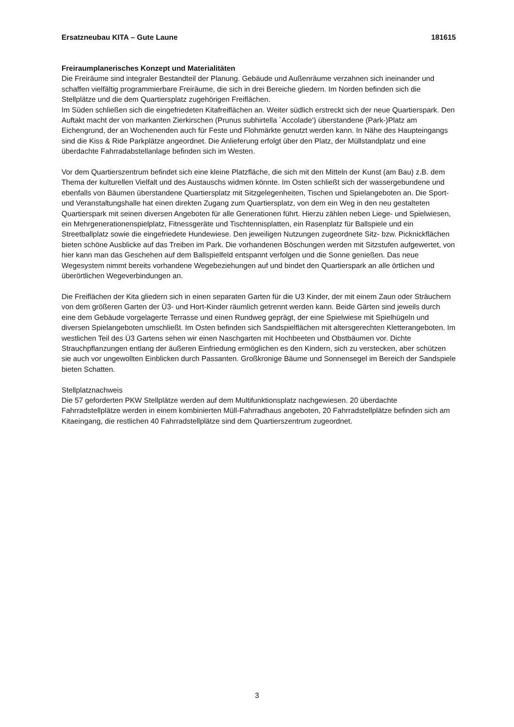Ersatzneubau KITA – Gute Laune 181615
Freiraumplanerisches Konzept und Materialitäten
Die Freiräume sind integraler Bestandteil der Planung. Gebäude und Außenräume verzahnen sich ineinander und schaffen vielfältig programmierbare Freiräume, die sich in drei Bereiche gliedern. Im Norden befinden sich die Stellplätze und die dem Quartiersplatz zugehörigen Freiflächen.
Im Süden schließen sich die eingefriedeten Kitafreiflächen an. Weiter südlich erstreckt sich der neue Quartierspark. Den Auftakt macht der von markanten Zierkirschen (Prunus subhirtella `Accolade‘) überstandene (Park-)Platz am Eichengrund, der an Wochenenden auch für Feste und Flohmärkte genutzt werden kann. In Nähe des Haupteingangs sind die Kiss & Ride Parkplätze angeordnet. Die Anlieferung erfolgt über den Platz, der Müllstandplatz und eine überdachte Fahrradabstellanlage befinden sich im Westen.
Vor dem Quartierszentrum befindet sich eine kleine Platzfläche, die sich mit den Mitteln der Kunst (am Bau) z.B. dem Thema der kulturellen Vielfalt und des Austauschs widmen könnte. Im Osten schließt sich der wassergebundene und ebenfalls von Bäumen überstandene Quartiersplatz mit Sitzgelegenheiten, Tischen und Spielangeboten an. Die Sport- und Veranstaltungshalle hat einen direkten Zugang zum Quartiersplatz, von dem ein Weg in den neu gestalteten Quartierspark mit seinen diversen Angeboten für alle Generationen führt. Hierzu zählen neben Liege- und Spielwiesen, ein Mehrgenerationenspielplatz, Fitnessgeräte und Tischtennisplatten, ein Rasenplatz für Ballspiele und ein Streetballplatz sowie die eingefriedete Hundewiese. Den jeweiligen Nutzungen zugeordnete Sitz- bzw. Picknickflächen bieten schöne Ausblicke auf das Treiben im Park. Die vorhandenen Böschungen werden mit Sitzstufen aufgewertet, von hier kann man das Geschehen auf dem Ballspielfeld entspannt verfolgen und die Sonne genießen. Das neue Wegesystem nimmt bereits vorhandene Wegebeziehungen auf und bindet den Quartierspark an alle örtlichen und überörtlichen Wegeverbindungen an.
Die Freiflächen der Kita gliedern sich in einen separaten Garten für die U3 Kinder, der mit einem Zaun oder Sträuchern von dem größeren Garten der Ü3- und Hort-Kinder räumlich getrennt werden kann. Beide Gärten sind jeweils durch eine dem Gebäude vorgelagerte Terrasse und einen Rundweg geprägt, der eine Spielwiese mit Spielhügeln und diversen Spielangeboten umschließt. Im Osten befinden sich Sandspielflächen mit altersgerechten Kletterangeboten. Im westlichen Teil des Ü3 Gartens sehen wir einen Naschgarten mit Hochbeeten und Obstbäumen vor. Dichte Strauchpflanzungen entlang der äußeren Einfriedung ermöglichen es den Kindern, sich zu verstecken, aber schützen sie auch vor ungewollten Einblicken durch Passanten. Großkronige Bäume und Sonnensegel im Bereich der Sandspiele bieten Schatten.
Stellplatznachweis
Die 57 geforderten PKW Stellplätze werden auf dem Multifunktionsplatz nachgewiesen. 20 überdachte Fahrradstellplätze werden in einem kombinierten Müll-Fahrradhaus angeboten, 20 Fahrradstellplätze befinden sich am Kitaeingang, die restlichen 40 Fahrradstellplätze sind dem Quartierszentrum zugeordnet.
3